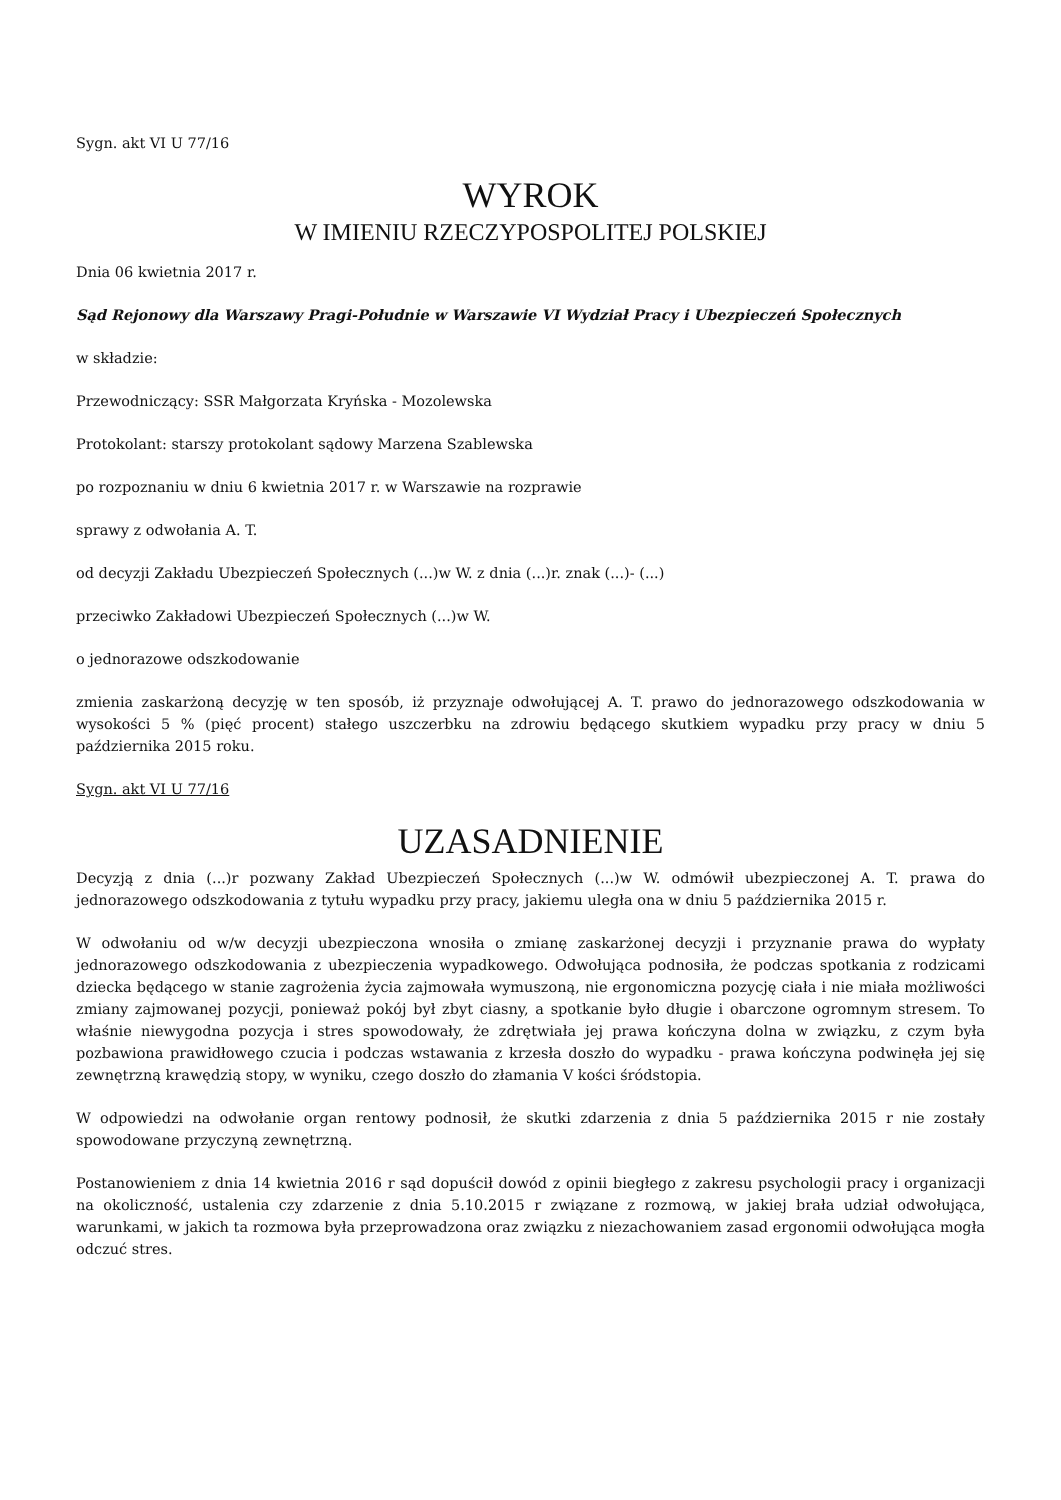Sygn. akt VI U 77/16
WYROK
W IMIENIU RZECZYPOSPOLITEJ POLSKIEJ
Dnia 06 kwietnia 2017 r.
Sąd Rejonowy dla Warszawy Pragi-Południe w Warszawie VI Wydział Pracy i Ubezpieczeń Społecznych
w składzie:
Przewodniczący: SSR Małgorzata Kryńska - Mozolewska
Protokolant: starszy protokolant sądowy Marzena Szablewska
po rozpoznaniu w dniu 6 kwietnia 2017 r. w Warszawie na rozprawie
sprawy z odwołania A. T.
od decyzji Zakładu Ubezpieczeń Społecznych (...)w W. z dnia (...)r. znak (...)- (...)
przeciwko Zakładowi Ubezpieczeń Społecznych (...)w W.
o jednorazowe odszkodowanie
zmienia zaskarżoną decyzję w ten sposób, iż przyznaje odwołującej A. T. prawo do jednorazowego odszkodowania w wysokości 5 % (pięć procent) stałego uszczerbku na zdrowiu będącego skutkiem wypadku przy pracy w dniu 5 października 2015 roku.
Sygn. akt VI U 77/16
UZASADNIENIE
Decyzją z dnia (...)r pozwany Zakład Ubezpieczeń Społecznych (...)w W. odmówił ubezpieczonej A. T. prawa do jednorazowego odszkodowania z tytułu wypadku przy pracy, jakiemu uległa ona w dniu 5 października 2015 r.
W odwołaniu od w/w decyzji ubezpieczona wnosiła o zmianę zaskarżonej decyzji i przyznanie prawa do wypłaty jednorazowego odszkodowania z ubezpieczenia wypadkowego. Odwołująca podnosiła, że podczas spotkania z rodzicami dziecka będącego w stanie zagrożenia życia zajmowała wymuszoną, nie ergonomiczna pozycję ciała i nie miała możliwości zmiany zajmowanej pozycji, ponieważ pokój był zbyt ciasny, a spotkanie było długie i obarczone ogromnym stresem. To właśnie niewygodna pozycja i stres spowodowały, że zdrętwiała jej prawa kończyna dolna w związku, z czym była pozbawiona prawidłowego czucia i podczas wstawania z krzesła doszło do wypadku - prawa kończyna podwinęła jej się zewnętrzną krawędzią stopy, w wyniku, czego doszło do złamania V kości śródstopia.
W odpowiedzi na odwołanie organ rentowy podnosił, że skutki zdarzenia z dnia 5 października 2015 r nie zostały spowodowane przyczyną zewnętrzną.
Postanowieniem z dnia 14 kwietnia 2016 r sąd dopuścił dowód z opinii biegłego z zakresu psychologii pracy i organizacji na okoliczność, ustalenia czy zdarzenie z dnia 5.10.2015 r związane z rozmową, w jakiej brała udział odwołująca, warunkami, w jakich ta rozmowa była przeprowadzona oraz związku z niezachowaniem zasad ergonomii odwołująca mogła odczuć stres.